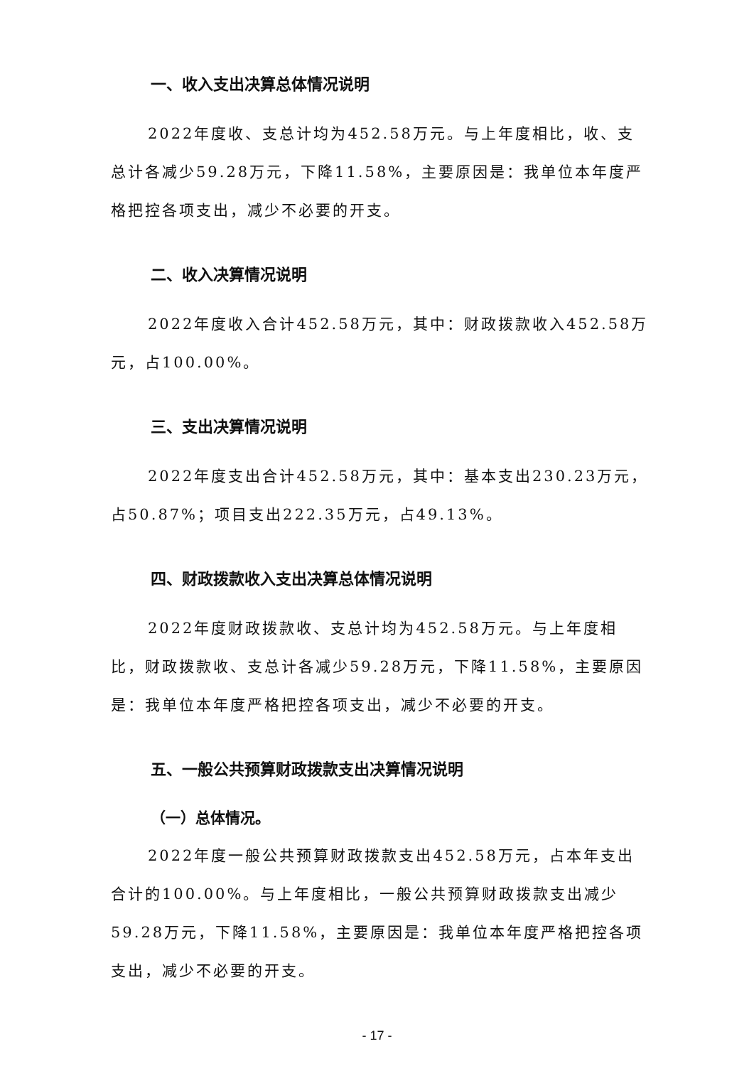一、收入支出决算总体情况说明
2022年度收、支总计均为452.58万元。与上年度相比，收、支总计各减少59.28万元，下降11.58%，主要原因是：我单位本年度严格把控各项支出，减少不必要的开支。
二、收入决算情况说明
2022年度收入合计452.58万元，其中：财政拨款收入452.58万元，占100.00%。
三、支出决算情况说明
2022年度支出合计452.58万元，其中：基本支出230.23万元，占50.87%；项目支出222.35万元，占49.13%。
四、财政拨款收入支出决算总体情况说明
2022年度财政拨款收、支总计均为452.58万元。与上年度相比，财政拨款收、支总计各减少59.28万元，下降11.58%，主要原因是：我单位本年度严格把控各项支出，减少不必要的开支。
五、一般公共预算财政拨款支出决算情况说明
（一）总体情况。
2022年度一般公共预算财政拨款支出452.58万元，占本年支出合计的100.00%。与上年度相比，一般公共预算财政拨款支出减少59.28万元，下降11.58%，主要原因是：我单位本年度严格把控各项支出，减少不必要的开支。
- 17 -